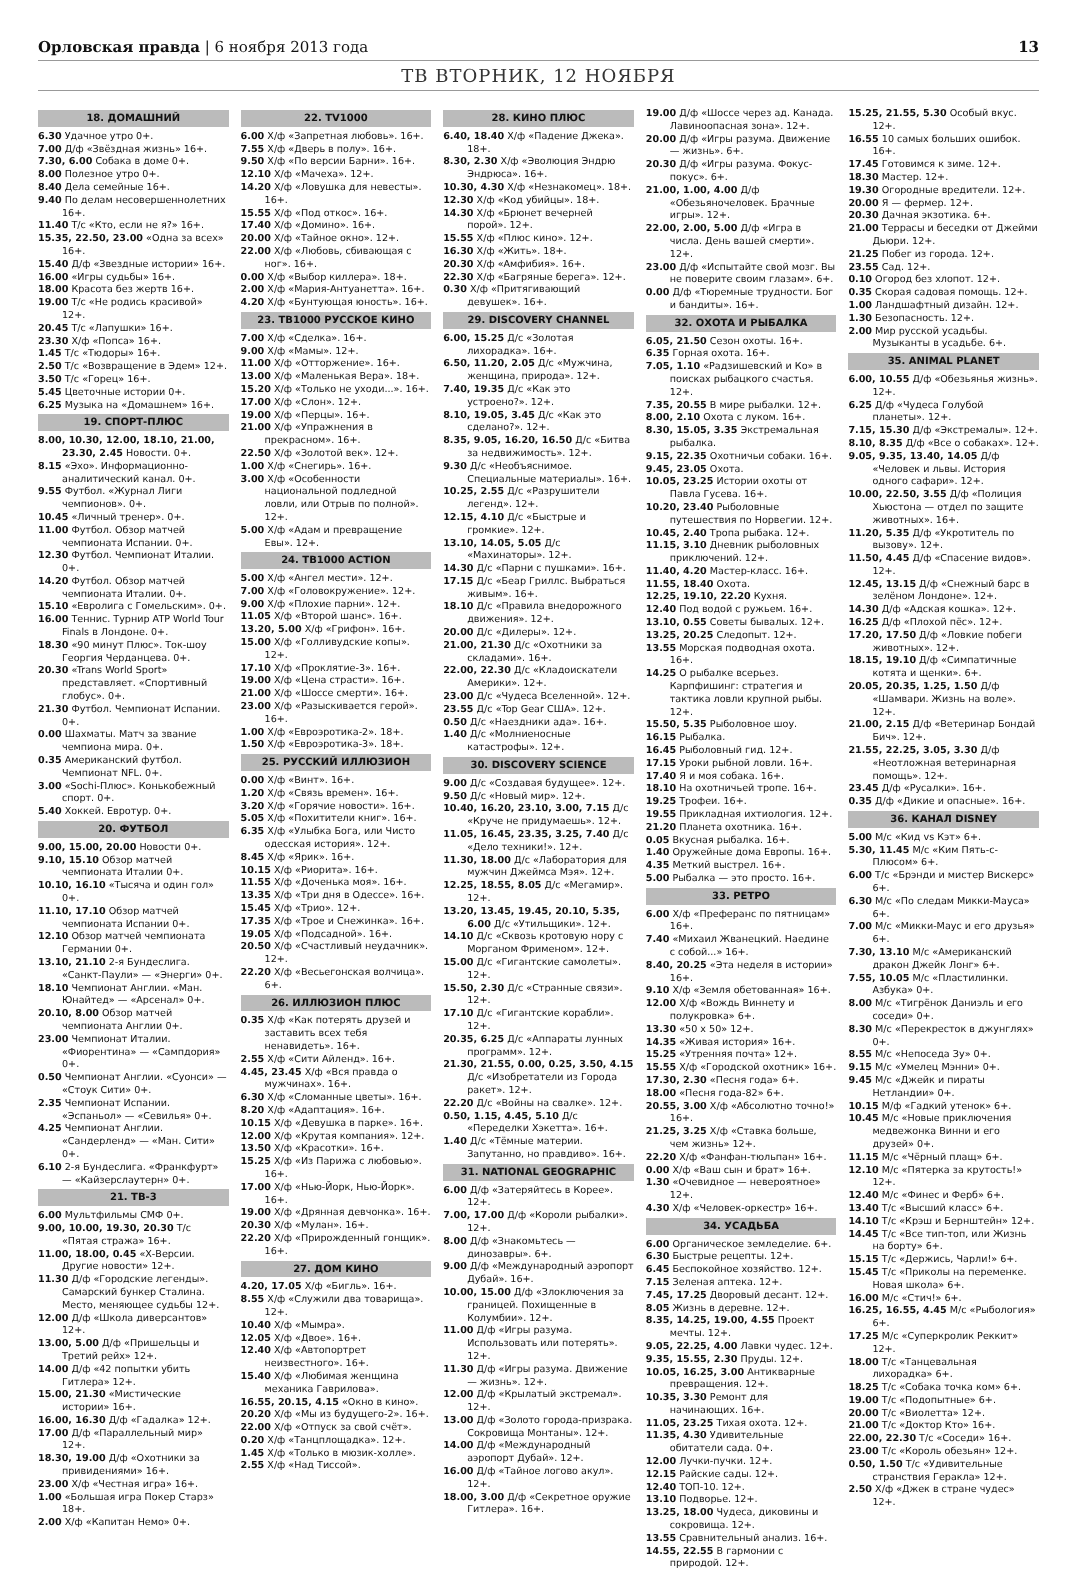Орловская правда | 6 ноября 2013 года
13
ТВ ВТОРНИК, 12 НОЯБРЯ
18. ДОМАШНИЙ
6.30 Удачное утро 0+.
7.00 Д/ф «Звёздная жизнь» 16+.
7.30, 6.00 Собака в доме 0+.
8.00 Полезное утро 0+.
8.40 Дела семейные 16+.
9.40 По делам несовершеннолетних 16+.
11.40 Т/с «Кто, если не я?» 16+.
15.35, 22.50, 23.00 «Одна за всех» 16+.
15.40 Д/ф «Звездные истории» 16+.
16.00 «Игры судьбы» 16+.
18.00 Красота без жертв 16+.
19.00 Т/с «Не родись красивой» 12+.
20.45 Т/с «Лапушки» 16+.
23.30 Х/ф «Попса» 16+.
1.45 Т/с «Тюдоры» 16+.
2.50 Т/с «Возвращение в Эдем» 12+.
3.50 Т/с «Горец» 16+.
5.45 Цветочные истории 0+.
6.25 Музыка на «Домашнем» 16+.
19. СПОРТ-ПЛЮС
8.00, 10.30, 12.00, 18.10, 21.00, 23.30, 2.45 Новости. 0+.
8.15 «Эхо». Информационно-аналитический канал. 0+.
9.55 Футбол. «Журнал Лиги чемпионов». 0+.
10.45 «Личный тренер». 0+.
11.00 Футбол. Обзор матчей чемпионата Испании. 0+.
12.30 Футбол. Чемпионат Италии. 0+.
14.20 Футбол. Обзор матчей чемпионата Италии. 0+.
15.10 «Евролига с Гомельским». 0+.
16.00 Теннис. Турнир ATP World Tour Finals в Лондоне. 0+.
18.30 «90 минут Плюс». Ток-шоу Георгия Черданцева. 0+.
20.30 «Trans World Sport» представляет. «Спортивный глобус». 0+.
21.30 Футбол. Чемпионат Испании. 0+.
0.00 Шахматы. Матч за звание чемпиона мира. 0+.
0.35 Американский футбол. Чемпионат NFL. 0+.
3.00 «Sochi-Плюс». Конькобежный спорт. 0+.
5.40 Хоккей. Евротур. 0+.
20. ФУТБОЛ
9.00, 15.00, 20.00 Новости 0+.
9.10, 15.10 Обзор матчей чемпионата Италии 0+.
10.10, 16.10 «Тысяча и один гол» 0+.
11.10, 17.10 Обзор матчей чемпионата Испании 0+.
12.10 Обзор матчей чемпионата Германии 0+.
13.10, 21.10 2-я Бундеслига. «Санкт-Паули» — «Энерги» 0+.
18.10 Чемпионат Англии. «Ман. Юнайтед» — «Арсенал» 0+.
20.10, 8.00 Обзор матчей чемпионата Англии 0+.
23.00 Чемпионат Италии. «Фиорентина» — «Сампдория» 0+.
0.50 Чемпионат Англии. «Суонси» — «Стоук Сити» 0+.
2.35 Чемпионат Испании. «Эспаньол» — «Севилья» 0+.
4.25 Чемпионат Англии. «Сандерленд» — «Ман. Сити» 0+.
6.10 2-я Бундеслига. «Франкфурт» — «Кайзерслаутерн» 0+.
21. ТВ-3
6.00 Мультфильмы СМФ 0+.
9.00, 10.00, 19.30, 20.30 Т/с «Пятая стража» 16+.
11.00, 18.00, 0.45 «Х-Версии. Другие новости» 12+.
11.30 Д/ф «Городские легенды». Самарский бункер Сталина. Место, меняющее судьбы 12+.
12.00 Д/ф «Школа диверсантов» 12+.
13.00, 5.00 Д/ф «Пришельцы и Третий рейх» 12+.
14.00 Д/ф «42 попытки убить Гитлера» 12+.
15.00, 21.30 «Мистические истории» 16+.
16.00, 16.30 Д/ф «Гадалка» 12+.
17.00 Д/ф «Параллельный мир» 12+.
18.30, 19.00 Д/ф «Охотники за привидениями» 16+.
23.00 Х/ф «Честная игра» 16+.
1.00 «Большая игра Покер Старз» 18+.
2.00 Х/ф «Капитан Немо» 0+.
22. TV1000
6.00 Х/ф «Запретная любовь». 16+.
7.55 Х/ф «Дверь в полу». 16+.
9.50 Х/ф «По версии Барни». 16+.
12.10 Х/ф «Мачеха». 12+.
14.20 Х/ф «Ловушка для невесты». 16+.
15.55 Х/ф «Под откос». 16+.
17.40 Х/ф «Домино». 16+.
20.00 Х/ф «Тайное окно». 12+.
22.00 Х/ф «Любовь, сбивающая с ног». 16+.
0.00 Х/ф «Выбор киллера». 18+.
2.00 Х/ф «Мария-Антуанетта». 16+.
4.20 Х/ф «Бунтующая юность». 16+.
23. ТВ1000 РУССКОЕ КИНО
7.00 Х/ф «Сделка». 16+.
9.00 Х/ф «Мамы». 12+.
11.00 Х/ф «Отторжение». 16+.
13.00 Х/ф «Маленькая Вера». 18+.
15.20 Х/ф «Только не уходи...». 16+.
17.00 Х/ф «Слон». 12+.
19.00 Х/ф «Перцы». 16+.
21.00 Х/ф «Упражнения в прекрасном». 16+.
22.50 Х/ф «Золотой век». 12+.
1.00 Х/ф «Снегирь». 16+.
3.00 Х/ф «Особенности национальной подледной ловли, или Отрыв по полной». 12+.
5.00 Х/ф «Адам и превращение Евы». 12+.
24. ТВ1000 ACTION
5.00 Х/ф «Ангел мести». 12+.
7.00 Х/ф «Головокружение». 12+.
9.00 Х/ф «Плохие парни». 12+.
11.05 Х/ф «Второй шанс». 16+.
13.20, 5.00 Х/ф «Грифон». 16+.
15.00 Х/ф «Голливудские копы». 12+.
17.10 Х/ф «Проклятие-3». 16+.
19.00 Х/ф «Цена страсти». 16+.
21.00 Х/ф «Шоссе смерти». 16+.
23.00 Х/ф «Разыскивается герой». 16+.
1.00 Х/ф «Евроэротика-2». 18+.
1.50 Х/ф «Евроэротика-3». 18+.
25. РУССКИЙ ИЛЛЮЗИОН
0.00 Х/ф «Винт». 16+.
1.20 Х/ф «Связь времен». 16+.
3.20 Х/ф «Горячие новости». 16+.
5.05 Х/ф «Похитители книг». 16+.
6.35 Х/ф «Улыбка Бога, или Чисто одесская история». 12+.
8.45 Х/ф «Ярик». 16+.
10.15 Х/ф «Риорита». 16+.
11.55 Х/ф «Доченька моя». 16+.
13.35 Х/ф «Три дня в Одессе». 16+.
15.45 Х/ф «Трио». 12+.
17.35 Х/ф «Трое и Снежинка». 16+.
19.05 Х/ф «Подсадной». 16+.
20.50 Х/ф «Счастливый неудачник». 12+.
22.20 Х/ф «Весьегонская волчица». 6+.
26. ИЛЛЮЗИОН ПЛЮС
0.35 Х/ф «Как потерять друзей и заставить всех тебя ненавидеть». 16+.
2.55 Х/ф «Сити Айленд». 16+.
4.45, 23.45 Х/ф «Вся правда о мужчинах». 16+.
6.30 Х/ф «Сломанные цветы». 16+.
8.20 Х/ф «Адаптация». 16+.
10.15 Х/ф «Девушка в парке». 16+.
12.00 Х/ф «Крутая компания». 12+.
13.50 Х/ф «Красотки». 16+.
15.25 Х/ф «Из Парижа с любовью». 16+.
17.00 Х/ф «Нью-Йорк, Нью-Йорк». 16+.
19.00 Х/ф «Дрянная девчонка». 16+.
20.30 Х/ф «Мулан». 16+.
22.20 Х/ф «Прирожденный гонщик». 16+.
27. ДОМ КИНО
4.20, 17.05 Х/ф «Бигль». 16+.
8.55 Х/ф «Служили два товарища». 12+.
10.40 Х/ф «Мымра».
12.05 Х/ф «Двое». 16+.
12.40 Х/ф «Автопортрет неизвестного». 16+.
15.40 Х/ф «Любимая женщина механика Гаврилова».
16.55, 20.15, 4.15 «Окно в кино».
20.20 Х/ф «Мы из будущего-2». 16+.
22.00 Х/ф «Отпуск за свой счёт».
0.20 Х/ф «Танцплощадка». 12+.
1.45 Х/ф «Только в мюзик-холле».
2.55 Х/ф «Над Тиссой».
28. КИНО ПЛЮС
6.40, 18.40 Х/ф «Падение Джека». 18+.
8.30, 2.30 Х/ф «Эволюция Эндрю Эндрюса». 16+.
10.30, 4.30 Х/ф «Незнакомец». 18+.
12.30 Х/ф «Код убийцы». 18+.
14.30 Х/ф «Брюнет вечерней порой». 12+.
15.55 Х/ф «Плюс кино». 12+.
16.30 Х/ф «Жить». 18+.
20.30 Х/ф «Амфибия». 16+.
22.30 Х/ф «Багряные берега». 12+.
0.30 Х/ф «Притягивающий девушек». 16+.
29. DISCOVERY CHANNEL
6.00, 15.25 Д/с «Золотая лихорадка». 16+.
6.50, 11.20, 2.05 Д/с «Мужчина, женщина, природа». 12+.
7.40, 19.35 Д/с «Как это устроено?». 12+.
8.10, 19.05, 3.45 Д/с «Как это сделано?». 12+.
8.35, 9.05, 16.20, 16.50 Д/с «Битва за недвижимость». 12+.
9.30 Д/с «Необъяснимое. Специальные материалы». 16+.
10.25, 2.55 Д/с «Разрушители легенд». 12+.
12.15, 4.10 Д/с «Быстрые и громкие». 12+.
13.10, 14.05, 5.05 Д/с «Махинаторы». 12+.
14.30 Д/с «Парни с пушками». 16+.
17.15 Д/с «Беар Гриллс. Выбраться живым». 16+.
18.10 Д/с «Правила внедорожного движения». 12+.
20.00 Д/с «Дилеры». 12+.
21.00, 21.30 Д/с «Охотники за складами». 16+.
22.00, 22.30 Д/с «Кладоискатели Америки». 12+.
23.00 Д/с «Чудеса Вселенной». 12+.
23.55 Д/с «Top Gear США». 12+.
0.50 Д/с «Наездники ада». 16+.
1.40 Д/с «Молниеносные катастрофы». 12+.
30. DISCOVERY SCIENCE
9.00 Д/с «Создавая будущее». 12+.
9.50 Д/с «Новый мир». 12+.
10.40, 16.20, 23.10, 3.00, 7.15 Д/с «Круче не придумаешь». 12+.
11.05, 16.45, 23.35, 3.25, 7.40 Д/с «Дело техники!». 12+.
11.30, 18.00 Д/с «Лаборатория для мужчин Джеймса Мэя». 12+.
12.25, 18.55, 8.05 Д/с «Мегамир». 12+.
13.20, 13.45, 19.45, 20.10, 5.35, 6.00 Д/с «Утильщики». 12+.
14.10 Д/с «Сквозь кротовую нору с Морганом Фрименом». 12+.
15.00 Д/с «Гигантские самолеты». 12+.
15.50, 2.30 Д/с «Странные связи». 12+.
17.10 Д/с «Гигантские корабли». 12+.
20.35, 6.25 Д/с «Аппараты лунных программ». 12+.
21.30, 21.55, 0.00, 0.25, 3.50, 4.15 Д/с «Изобретатели из Города ракет». 12+.
22.20 Д/с «Войны на свалке». 12+.
0.50, 1.15, 4.45, 5.10 Д/с «Переделки Хэкетта». 16+.
1.40 Д/с «Тёмные материи. Запутанно, но правдиво». 16+.
31. NATIONAL GEOGRAPHIC
6.00 Д/ф «Затеряйтесь в Корее». 12+.
7.00, 17.00 Д/ф «Короли рыбалки». 12+.
8.00 Д/ф «Знакомьтесь — динозавры». 6+.
9.00 Д/ф «Международный аэропорт Дубай». 16+.
10.00, 15.00 Д/ф «Злоключения за границей. Похищенные в Колумбии». 12+.
11.00 Д/ф «Игры разума. Использовать или потерять». 12+.
11.30 Д/ф «Игры разума. Движение — жизнь». 12+.
12.00 Д/ф «Крылатый экстремал». 12+.
13.00 Д/ф «Золото города-призрака. Сокровища Монтаны». 12+.
14.00 Д/ф «Международный аэропорт Дубай». 12+.
16.00 Д/ф «Тайное логово акул». 12+.
18.00, 3.00 Д/ф «Секретное оружие Гитлера». 16+.
19.00 Д/ф «Шоссе через ад. Канада. Лавиноопасная зона». 12+.
20.00 Д/ф «Игры разума. Движение — жизнь». 6+.
20.30 Д/ф «Игры разума. Фокус-покус». 6+.
21.00, 1.00, 4.00 Д/ф «Обезьяночеловек. Брачные игры». 12+.
22.00, 2.00, 5.00 Д/ф «Игра в числа. День вашей смерти». 12+.
23.00 Д/ф «Испытайте свой мозг. Вы не поверите своим глазам». 6+.
0.00 Д/ф «Тюремные трудности. Бог и бандиты». 16+.
32. ОХОТА И РЫБАЛКА
6.05, 21.50 Сезон охоты. 16+.
6.35 Горная охота. 16+.
7.05, 1.10 «Радзишевский и Ко» в поисках рыбацкого счастья. 12+.
7.35, 20.55 В мире рыбалки. 12+.
8.00, 2.10 Охота с луком. 16+.
8.30, 15.05, 3.35 Экстремальная рыбалка.
9.15, 22.35 Охотничьи собаки. 16+.
9.45, 23.05 Охота.
10.05, 23.25 Истории охоты от Павла Гусева. 16+.
10.20, 23.40 Рыболовные путешествия по Норвегии. 12+.
10.45, 2.40 Тропа рыбака. 12+.
11.15, 3.10 Дневник рыболовных приключений. 12+.
11.40, 4.20 Мастер-класс. 16+.
11.55, 18.40 Охота.
12.25, 19.10, 22.20 Кухня.
12.40 Под водой с ружьем. 16+.
13.10, 0.55 Советы бывалых. 12+.
13.25, 20.25 Следопыт. 12+.
13.55 Морская подводная охота. 16+.
14.25 О рыбалке всерьез. Карпфишинг: стратегия и тактика ловли крупной рыбы. 12+.
15.50, 5.35 Рыболовное шоу.
16.15 Рыбалка.
16.45 Рыболовный гид. 12+.
17.15 Уроки рыбной ловли. 16+.
17.40 Я и моя собака. 16+.
18.10 На охотничьей тропе. 16+.
19.25 Трофеи. 16+.
19.55 Прикладная ихтиология. 12+.
21.20 Планета охотника. 16+.
0.05 Вкусная рыбалка. 16+.
1.40 Оружейные дома Европы. 16+.
4.35 Меткий выстрел. 16+.
5.00 Рыбалка — это просто. 16+.
33. РЕТРО
6.00 Х/ф «Преферанс по пятницам» 16+.
7.40 «Михаил Жванецкий. Наедине с собой...» 16+.
8.40, 20.25 «Эта неделя в истории» 16+.
9.10 Х/ф «Земля обетованная» 16+.
12.00 Х/ф «Вождь Виннету и полукровка» 6+.
13.30 «50 х 50» 12+.
14.35 «Живая история» 16+.
15.25 «Утренняя почта» 12+.
15.55 Х/ф «Городской охотник» 16+.
17.30, 2.30 «Песня года» 6+.
18.00 «Песня года-82» 6+.
20.55, 3.00 Х/ф «Абсолютно точно!» 16+.
21.25, 3.25 Х/ф «Ставка больше, чем жизнь» 12+.
22.20 Х/ф «Фанфан-тюльпан» 16+.
0.00 Х/ф «Ваш сын и брат» 16+.
1.30 «Очевидное — невероятное» 12+.
4.30 Х/ф «Человек-оркестр» 16+.
34. УСАДЬБА
6.00 Органическое земледелие. 6+.
6.30 Быстрые рецепты. 12+.
6.45 Беспокойное хозяйство. 12+.
7.15 Зеленая аптека. 12+.
7.45, 17.25 Дворовый десант. 12+.
8.05 Жизнь в деревне. 12+.
8.35, 14.25, 19.00, 4.55 Проект мечты. 12+.
9.05, 22.25, 4.00 Лавки чудес. 12+.
9.35, 15.55, 2.30 Пруды. 12+.
10.05, 16.25, 3.00 Антикварные превращения. 12+.
10.35, 3.30 Ремонт для начинающих. 16+.
11.05, 23.25 Тихая охота. 12+.
11.35, 4.30 Удивительные обитатели сада. 0+.
12.00 Лучки-пучки. 12+.
12.15 Райские сады. 12+.
12.40 ТОП-10. 12+.
13.10 Подворье. 12+.
13.25, 18.00 Чудеса, диковины и сокровища. 12+.
13.55 Сравнительный анализ. 16+.
14.55, 22.55 В гармонии с природой. 12+.
15.25, 21.55, 5.30 Особый вкус. 12+.
16.55 10 самых больших ошибок. 16+.
17.45 Готовимся к зиме. 12+.
18.30 Мастер. 12+.
19.30 Огородные вредители. 12+.
20.00 Я — фермер. 12+.
20.30 Дачная экзотика. 6+.
21.00 Террасы и беседки от Джейми Дьюри. 12+.
21.25 Побег из города. 12+.
23.55 Сад. 12+.
0.10 Огород без хлопот. 12+.
0.35 Скорая садовая помощь. 12+.
1.00 Ландшафтный дизайн. 12+.
1.30 Безопасность. 12+.
2.00 Мир русской усадьбы. Музыканты в усадьбе. 6+.
35. ANIMAL PLANET
6.00, 10.55 Д/ф «Обезьянья жизнь». 12+.
6.25 Д/ф «Чудеса Голубой планеты». 12+.
7.15, 15.30 Д/ф «Экстремалы». 12+.
8.10, 8.35 Д/ф «Все о собаках». 12+.
9.05, 9.35, 13.40, 14.05 Д/ф «Человек и львы. История одного сафари». 12+.
10.00, 22.50, 3.55 Д/ф «Полиция Хьюстона — отдел по защите животных». 16+.
11.20, 5.35 Д/ф «Укротитель по вызову». 12+.
11.50, 4.45 Д/ф «Спасение видов». 12+.
12.45, 13.15 Д/ф «Снежный барс в зелёном Лондоне». 12+.
14.30 Д/ф «Адская кошка». 12+.
16.25 Д/ф «Плохой пёс». 12+.
17.20, 17.50 Д/ф «Ловкие побеги животных». 12+.
18.15, 19.10 Д/ф «Симпатичные котята и щенки». 6+.
20.05, 20.35, 1.25, 1.50 Д/ф «Шамвари. Жизнь на воле». 12+.
21.00, 2.15 Д/ф «Ветеринар Бондай Бич». 12+.
21.55, 22.25, 3.05, 3.30 Д/ф «Неотложная ветеринарная помощь». 12+.
23.45 Д/ф «Русалки». 16+.
0.35 Д/ф «Дикие и опасные». 16+.
36. КАНАЛ DISNEY
5.00 М/с «Кид vs Кэт» 6+.
5.30, 11.45 М/с «Ким Пять-с-Плюсом» 6+.
6.00 Т/с «Брэнди и мистер Вискерс» 6+.
6.30 М/с «По следам Микки-Мауса» 6+.
7.00 М/с «Микки-Маус и его друзья» 6+.
7.30, 13.10 М/с «Американский дракон Джейк Лонг» 6+.
7.55, 10.05 М/с «Пластилинки. Азбука» 0+.
8.00 М/с «Тигрёнок Даниэль и его соседи» 0+.
8.30 М/с «Перекресток в джунглях» 0+.
8.55 М/с «Непоседа Зу» 0+.
9.15 М/с «Умелец Мэнни» 0+.
9.45 М/с «Джейк и пираты Нетландии» 0+.
10.15 М/ф «Гадкий утенок» 6+.
10.45 М/с «Новые приключения медвежонка Винни и его друзей» 0+.
11.15 М/с «Чёрный плащ» 6+.
12.10 М/с «Пятерка за крутость!» 12+.
12.40 М/с «Финес и Ферб» 6+.
13.40 Т/с «Высший класс» 6+.
14.10 Т/с «Крэш и Бернштейн» 12+.
14.45 Т/с «Все тип-топ, или Жизнь на борту» 6+.
15.15 Т/с «Держись, Чарли!» 6+.
15.45 Т/с «Приколы на переменке. Новая школа» 6+.
16.00 М/с «Стич!» 6+.
16.25, 16.55, 4.45 М/с «Рыбология» 6+.
17.25 М/с «Суперкролик Реккит» 12+.
18.00 Т/с «Танцевальная лихорадка» 6+.
18.25 Т/с «Собака точка ком» 6+.
19.00 Т/с «Подопытные» 6+.
20.00 Т/с «Виолетта» 12+.
21.00 Т/с «Доктор Кто» 16+.
22.00, 22.30 Т/с «Соседи» 16+.
23.00 Т/с «Король обезьян» 12+.
0.50, 1.50 Т/с «Удивительные странствия Геракла» 12+.
2.50 Х/ф «Джек в стране чудес» 12+.